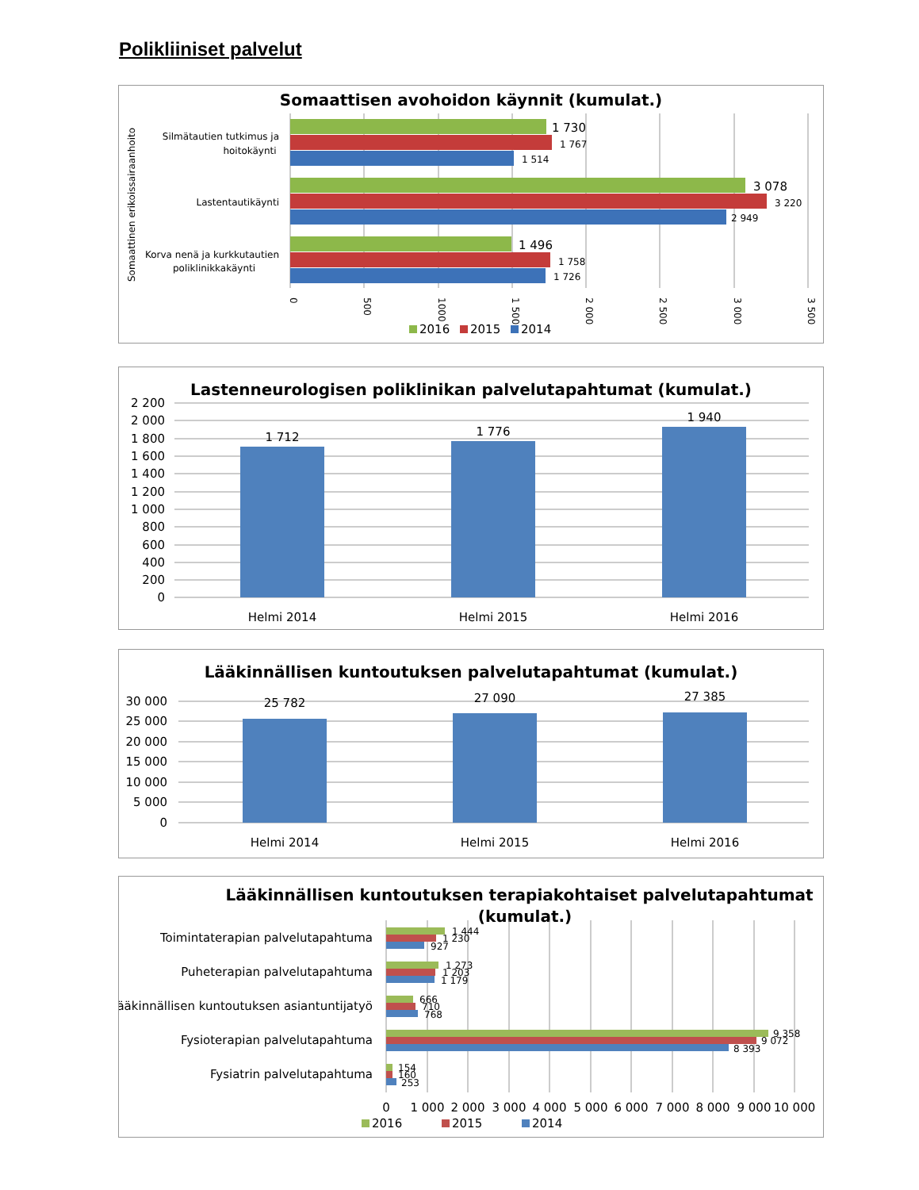Polikliiniset palvelut
Somaattisen avohoidon käynnit (kumulat.)
Somaattinen erikoissairaanhoito
Silmätautien tutkimus ja
hoitokäynti
Lastentautikäynti
Korva nenä ja kurkkutautien
poliklinikkakäynti
1 730
1 767
1 514
3 078
3 220
2 949
1 496
1 758
1 726
0
500
1000
1 500
2 000
2 500
3 000
3 500
2016
2015
2014
Lastenneurologisen poliklinikan palvelutapahtumat (kumulat.)
2 200
2 000
1 800
1 600
1 400
1 200
1 000
800
600
400
200
0
1 712
1 776
1 940
Helmi 2014
Helmi 2015
Helmi 2016
Lääkinnällisen kuntoutuksen palvelutapahtumat (kumulat.)
30 000
25 000
20 000
15 000
10 000
5 000
0
25 782
27 090
27 385
Helmi 2014
Helmi 2015
Helmi 2016
Lääkinnällisen kuntoutuksen terapiakohtaiset palvelutapahtumat
(kumulat.)
Toimintaterapian palvelutapahtuma
Puheterapian palvelutapahtuma
Lääkinnällisen kuntoutuksen asiantuntijatyö
Fysioterapian palvelutapahtuma
Fysiatrin palvelutapahtuma
1 444
1 230
927
1 273
1 203
1 179
666
710
768
9 358
9 072
8 393
154
160
253
0
1 000
2 000
3 000
4 000
5 000
6 000
7 000
8 000
9 000
10 000
2016
2015
2014